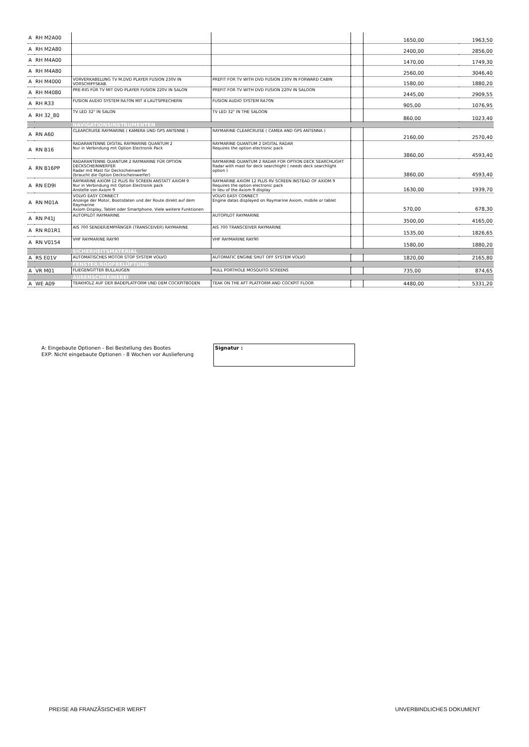| A | RH M2A00 | | | | 1650,00 | 1963,50 |
| A | RH M2A80 | | | | 2400,00 | 2856,00 |
| A | RH M4A00 | | | | 1470,00 | 1749,30 |
| A | RH M4A80 | | | | 2560,00 | 3046,40 |
| A | RH M4000 | VORVERKABELUNG TV M.DVD PLAYER FUSION 230V IN VORSCHIFFSKAB. | PREFIT FOR TV WITH DVD FUSION 230V IN FORWARD CABIN | | 1580,00 | 1880,20 |
| A | RH M4080 | PRE-RIG FÜR TV MIT DVD PLAYER FUSION 220V IN SALON | PREFIT FOR TV WITH DVD FUSION 220V IN SALOON | | 2445,00 | 2909,55 |
| A | RH R33 | FUSION AUDIO SYSTEM RA70N MIT 4 LAUTSPRECHERN | FUSION AUDIO SYSTEM RA70N | | 905,00 | 1076,95 |
| A | RH 32_80 | TV LED 32" IN SALON | TV LED 32" IN THE SALOON | | 860,00 | 1023,40 |
| | | NAVIGATIONSINSTRUMENTEN | | | | |
| A | RN A60 | CLEARCRUISE RAYMARINE ( KAMERA UND GPS ANTENNE ) | RAYMARINE CLEARCRUISE ( CAMEA AND GPS ANTENNA ) | | 2160,00 | 2570,40 |
| A | RN B16 | RADARANTENNE DIGITAL RAYMARINE QUANTUM 2 Nur in Verbindung mit Option Electronik Pack | RAYMARINE QUANTUM 2 DIGITAL RADAR Requires the option electronic pack | | 3860,00 | 4593,40 |
| A | RN B16PP | RADARANTENNE QUANTUM 2 RAYMARINE FÜR OPTION DECKSCHEINWERFER Radar mit Mast für Deckscheinwerfer (braucht die Option Deckscheinwerfer) | RAYMARINE QUANTUM 2 RADAR FOR OPTION DECK SEARCHLIGHT Radar with mast for deck searchlight ( needs deck searchlight option ) | | 3860,00 | 4593,40 |
| A | RN ED9I | RAYMARINE AXIOM 12 PLUS RV SCREEN ANSTATT AXIOM 9 Nur in Verbindung mit Option Electronik pack Anstelle von Axiom 9 | RAYMARINE AXIOM 12 PLUS RV SCREEN INSTEAD OF AXIOM 9 Requires the option electronic pack In lieu of the Axiom 9 display | | 1630,00 | 1939,70 |
| A | RN M01A | VOLVO EASY CONNECT Anzeige der Motor, Bootsdaten und der Route direkt auf dem Raymarine Axiom Display, Tablet oder Smartphone. Viele weitere Funktionen | VOLVO EASY CONNECT Engine datas displayed on Raymarine Axiom, mobile or tablet | | 570,00 | 678,30 |
| A | RN P41J | AUTOPILOT RAYMARINE | AUTOPILOT RAYMARINE | | 3500,00 | 4165,00 |
| A | RN R01R1 | AIS 700 SENDER/EMPFÄNGER (TRANSCEIVER) RAYMARINE | AIS 700 TRANSCEIVER RAYMARINE | | 1535,00 | 1826,65 |
| A | RN V0154 | VHF RAYMARINE RAY90 | VHF RAYMARINE RAY90 | | 1580,00 | 1880,20 |
| | | SICHERHEITSMATERIAL | | | | |
| A | RS E01V | AUTOMATISCHES MOTOR STOP SYSTEM VOLVO | AUTOMATIC ENGINE SHUT OFF SYSTEM VOLVO | | 1820,00 | 2165,80 |
| | | FENSTER/ROOFBELÜFTUNG | | | | |
| A | VR M01 | FLIEGENGITTER BULLAUGEN | HULL PORTHOLE MOSQUITO SCREENS | | 735,00 | 874,65 |
| | | AUßENSCHREINEREI | | | | |
| A | WE A09 | TEAKHOLZ AUF DER BADEPLATFORM UND DEM COCKPITBODEN | TEAK ON THE AFT PLATFORM AND COCKPIT FLOOR | | 4480,00 | 5331,20 |
A: Eingebaute Optionen - Bei Bestellung des Bootes
EXP: Nicht eingebaute Optionen - 8 Wochen vor Auslieferung
Signatur :
PREISE AB FRANZÃSISCHER WERFT UNVERBINDLICHES DOKUMENT